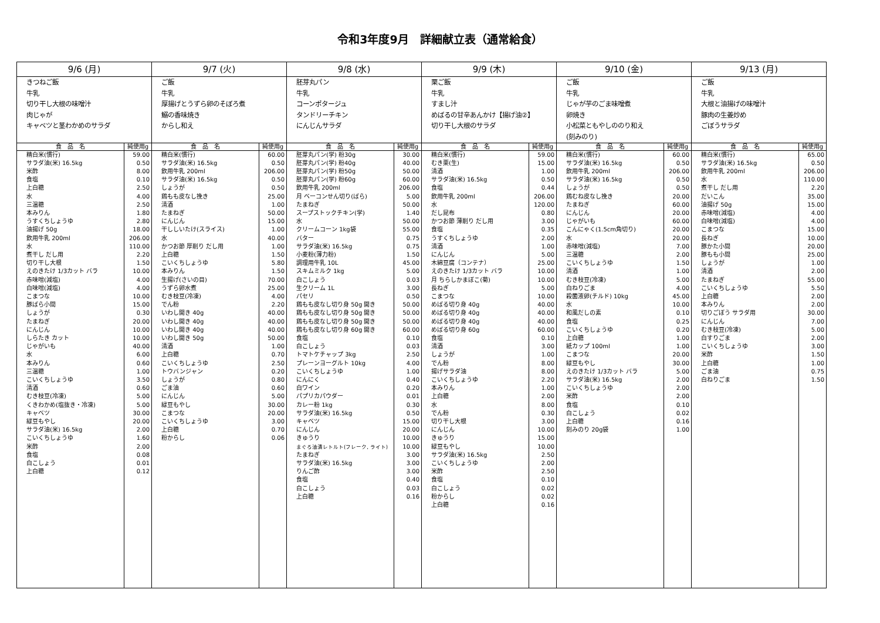令和3年度9月　詳細献立表（通常給食）
| 9/6 (月) | | 9/7 (火) | | 9/8 (水) | | 9/9 (木) | | 9/10 (金) | | 9/13 (月) | |
| --- | --- | --- | --- | --- | --- | --- | --- | --- | --- | --- | --- |
| きつねご飯 牛乳 切り干し大根の味噌汁 肉じゃが キャベツと茎わかめのサラダ | | ご飯 牛乳 厚揚げとうずら卵のそぼろ煮 鰯の香味焼き からし和え | | 胚芽丸パン 牛乳 コーンポタージュ タンドリーチキン にんじんサラダ | | 栗ご飯 牛乳 すまし汁 めばるの甘辛あんかけ【揚げ油②】 切り干し大根のサラダ | | ご飯 牛乳 じゃが芋のごま味噌煮 卵焼き 小松菜ともやしののり和え (刻みのり) | | ご飯 牛乳 大根と油揚げの味噌汁 豚肉の生姜炒め ごぼうサラダ | |
| 食 品 名 | 純使用g | 食 品 名 | 純使用g | 食 品 名 | 純使用g | 食 品 名 | 純使用g | 食 品 名 | 純使用g | 食 品 名 | 純使用g |
| 精白米(慣行) | 59.00 | 精白米(慣行) | 60.00 | 胚芽丸パン(学) 粉30g | 30.00 | 精白米(慣行) | 59.00 | 精白米(慣行) | 60.00 | 精白米(慣行) | 65.00 |
| サラダ油(米) 16.5kg | 0.50 | サラダ油(米) 16.5kg | 0.50 | 胚芽丸パン(学) 粉40g | 40.00 | むき栗(生) | 15.00 | サラダ油(米) 16.5kg | 0.50 | サラダ油(米) 16.5kg | 0.50 |
| 米酢 | 8.00 | 飲用牛乳 200ml | 206.00 | 胚芽丸パン(学) 粉50g | 50.00 | 清酒 | 1.00 | 飲用牛乳 200ml | 206.00 | 飲用牛乳 200ml | 206.00 |
| 食塩 | 0.10 | サラダ油(米) 16.5kg | 0.50 | 胚芽丸パン(学) 粉60g | 60.00 | サラダ油(米) 16.5kg | 0.50 | サラダ油(米) 16.5kg | 0.50 | 水 | 110.00 |
| 上白糖 | 2.50 | しょうが | 0.50 | 飲用牛乳 200ml | 206.00 | 食塩 | 0.44 | しょうが | 0.50 | 煮干し だし用 | 2.20 |
| 水 | 4.00 | 鶏もも皮なし挽き | 25.00 | 月 ベーコンせん切り(ばら) | 5.00 | 飲用牛乳 200ml | 206.00 | 鶏むね皮なし挽き | 20.00 | だいこん | 35.00 |
| 三温糖 | 2.50 | 清酒 | 1.00 | たまねぎ | 50.00 | 水 | 120.00 | たまねぎ | 60.00 | 油揚げ 50g | 15.00 |
| 本みりん | 1.80 | たまねぎ | 50.00 | スープストックチキン(学) | 1.40 | だし昆布 | 0.80 | にんじん | 20.00 | 赤味噌(減塩) | 4.00 |
| うすくちしょうゆ | 2.80 | にんじん | 15.00 | 水 | 50.00 | かつお節 薄削り だし用 | 3.00 | じゃがいも | 60.00 | 白味噌(減塩) | 4.00 |
| 油揚げ 50g | 18.00 | 干ししいたけ(スライス) | 1.00 | クリームコーン 1kg袋 | 55.00 | 食塩 | 0.35 | こんにゃく(1.5cm角切り) | 20.00 | こまつな | 15.00 |
| 飲用牛乳 200ml | 206.00 | 水 | 40.00 | バター | 0.75 | うすくちしょうゆ | 2.00 | 水 | 20.00 | 長ねぎ | 10.00 |
| 水 | 110.00 | かつお節 厚削り だし用 | 1.00 | サラダ油(米) 16.5kg | 0.75 | 清酒 | 1.00 | 赤味噌(減塩) | 7.00 | 豚かた小間 | 20.00 |
| 煮干し だし用 | 2.20 | 上白糖 | 1.50 | 小麦粉(薄力粉) | 1.50 | にんじん | 5.00 | 三温糖 | 2.00 | 豚もも小間 | 25.00 |
| 切り干し大根 | 1.50 | こいくちしょうゆ | 5.80 | 調理用牛乳 10L | 45.00 | 木綿豆腐（コンテナ） | 25.00 | こいくちしょうゆ | 1.50 | しょうが | 1.00 |
| えのきたけ 1/3カット バラ | 10.00 | 本みりん | 1.50 | スキムミルク 1kg | 5.00 | えのきたけ 1/3カット バラ | 10.00 | 清酒 | 1.00 | 清酒 | 2.00 |
| 赤味噌(減塩) | 4.00 | 生揚げ(さいの目) | 70.00 | 白こしょう | 0.03 | 月 ちらしかまぼこ(菊) | 10.00 | むき枝豆(冷凍) | 5.00 | たまねぎ | 55.00 |
| 白味噌(減塩) | 4.00 | うずら卵水煮 | 25.00 | 生クリーム 1L | 3.00 | 長ねぎ | 5.00 | 白ねりごま | 4.00 | こいくちしょうゆ | 5.50 |
| こまつな | 10.00 | むき枝豆(冷凍) | 4.00 | パセリ | 0.50 | こまつな | 10.00 | 殺菌液卵(チルド) 10kg | 45.00 | 上白糖 | 2.00 |
| 豚ばら小間 | 15.00 | でん粉 | 2.20 | 鶏もも皮なし切り身 50g 開き | 50.00 | めばる切り身 40g | 40.00 | 水 | 10.00 | 本みりん | 2.00 |
| しょうが | 0.30 | いわし開き 40g | 40.00 | 鶏もも皮なし切り身 50g 開き | 50.00 | めばる切り身 40g | 40.00 | 和風だしの素 | 0.10 | 切りごぼう サラダ用 | 30.00 |
| たまねぎ | 20.00 | いわし開き 40g | 40.00 | 鶏もも皮なし切り身 50g 開き | 50.00 | めばる切り身 40g | 40.00 | 食塩 | 0.25 | にんじん | 7.00 |
| にんじん | 10.00 | いわし開き 40g | 40.00 | 鶏もも皮なし切り身 60g 開き | 60.00 | めばる切り身 60g | 60.00 | こいくちしょうゆ | 0.20 | むき枝豆(冷凍) | 5.00 |
| しらたき カット | 10.00 | いわし開き 50g | 50.00 | 食塩 | 0.10 | 食塩 | 0.10 | 上白糖 | 1.00 | 白すりごま | 2.00 |
| じゃがいも | 40.00 | 清酒 | 1.00 | 白こしょう | 0.03 | 清酒 | 3.00 | 紙カップ 100ml | 1.00 | こいくちしょうゆ | 3.00 |
| 水 | 6.00 | 上白糖 | 0.70 | トマトケチャップ 3kg | 2.50 | しょうが | 1.00 | こまつな | 20.00 | 米酢 | 1.50 |
| 本みりん | 0.60 | こいくちしょうゆ | 2.50 | プレーンヨーグルト 10kg | 4.00 | でん粉 | 8.00 | 緑豆もやし | 30.00 | 上白糖 | 1.00 |
| 三温糖 | 1.00 | トウバンジャン | 0.20 | こいくちしょうゆ | 1.00 | 揚げサラダ油 | 8.00 | えのきたけ 1/3カット バラ | 5.00 | ごま油 | 0.75 |
| こいくちしょうゆ | 3.50 | しょうが | 0.80 | にんにく | 0.40 | こいくちしょうゆ | 2.20 | サラダ油(米) 16.5kg | 2.00 | 白ねりごま | 1.50 |
| 清酒 | 0.60 | ごま油 | 0.60 | 白ワイン | 0.20 | 本みりん | 1.00 | こいくちしょうゆ | 2.00 | | |
| むき枝豆(冷凍) | 5.00 | にんじん | 5.00 | パプリカパウダー | 0.01 | 上白糖 | 2.00 | 米酢 | 2.00 | | |
| くきわかめ(塩抜き・冷凍) | 5.00 | 緑豆もやし | 30.00 | カレー粉 1kg | 0.30 | 水 | 8.00 | 食塩 | 0.10 | | |
| キャベツ | 30.00 | こまつな | 20.00 | サラダ油(米) 16.5kg | 0.50 | でん粉 | 0.30 | 白こしょう | 0.02 | | |
| 緑豆もやし | 20.00 | こいくちしょうゆ | 3.00 | キャベツ | 15.00 | 切り干し大根 | 3.00 | 上白糖 | 0.16 | | |
| サラダ油(米) 16.5kg | 2.00 | 上白糖 | 0.70 | にんじん | 20.00 | にんじん | 10.00 | 刻みのり 20g袋 | 1.00 | | |
| こいくちしょうゆ | 1.60 | 粉からし | 0.06 | きゅうり | 10.00 | きゅうり | 15.00 | | | | |
| 米酢 | 2.00 | | | まぐろ油漬レトルト(フレーク, ライト) | 10.00 | 緑豆もやし | 10.00 | | | | |
| 食塩 | 0.08 | | | たまねぎ | 3.00 | サラダ油(米) 16.5kg | 2.50 | | | | |
| 白こしょう | 0.01 | | | サラダ油(米) 16.5kg | 3.00 | こいくちしょうゆ | 2.00 | | | | |
| 上白糖 | 0.12 | | | りんご酢 | 3.00 | 米酢 | 2.50 | | | | |
| | | | | 食塩 | 0.40 | 食塩 | 0.10 | | | | |
| | | | | 白こしょう | 0.03 | 白こしょう | 0.02 | | | | |
| | | | | 上白糖 | 0.16 | 粉からし | 0.02 | | | | |
| | | | | | | 上白糖 | 0.16 | | | | |